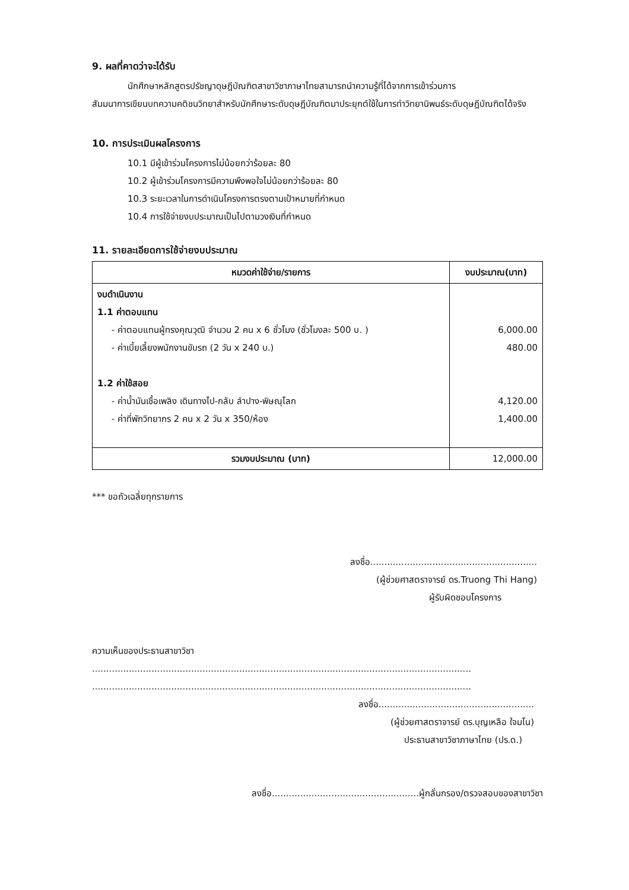9. ผลที่คาดว่าจะได้รับ
นักศึกษาหลักสูตรปรัชญาดุษฎีบัณฑิตสาขาวิชาภาษาไทยสามารถนำความรู้ที่ได้จากการเข้าร่วมการ
สัมมนาการเขียนบทความคติชนวิทยาสำหรับนักศึกษาระดับดุษฎีบัณฑิตมาประยุกต์ใช้ในการทำวิทยานิพนธ์ระดับดุษฎีบัณฑิตได้จริง
10. การประเมินผลโครงการ
10.1 มีผู้เข้าร่วมโครงการไม่น้อยกว่าร้อยละ 80
10.2 ผู้เข้าร่วมโครงการมีความพึงพอใจไม่น้อยกว่าร้อยละ 80
10.3 ระยะเวลาในการดำเนินโครงการตรงตามเป้าหมายที่กำหนด
10.4 การใช้จ่ายงบประมาณเป็นไปตามวงเงินที่กำหนด
11. รายละเอียดการใช้จ่ายงบประมาณ
| หมวดค่าใช้จ่าย/รายการ | งบประมาณ(บาท) |
| --- | --- |
| งบดำเนินงาน 1.1 ค่าตอบแทน - ค่าตอบแทนผู้ทรงคุณวุฒิ จำนวน 2 คน x 6 ชั่วโมง (ชั่วโมงละ 500 บ. ) - ค่าเบี้ยเลี้ยงพนักงานขับรถ (2 วัน x 240 บ.) 1.2 ค่าใช้สอย - ค่าน้ำมันเชื้อเพลิง เดินทางไป-กลับ ลำปาง-พิษณุโลก - ค่าที่พักวิทยากร 2 คน x 2 วัน x 350/ห้อง | 6,000.00 480.00 4,120.00 1,400.00 |
| รวมงบประมาณ (บาท) | 12,000.00 |
*** ขอถัวเฉลี่ยทุกรายการ
ลงชื่อ...........................................................
(ผู้ช่วยศาสตราจารย์ ดร.Truong Thi Hang)
ผู้รับผิดชอบโครงการ
ความเห็นของประธานสาขาวิชา
......................................................................................................................................
......................................................................................................................................
ลงชื่อ.......................................................
(ผู้ช่วยศาสตราจารย์ ดร.บุญเหลือ ใจมโน)
ประธานสาขาวิชาภาษาไทย (ปร.ด.)
ลงชื่อ....................................................ผู้กลั่นกรอง/ตรวจสอบของสาขาวิชา